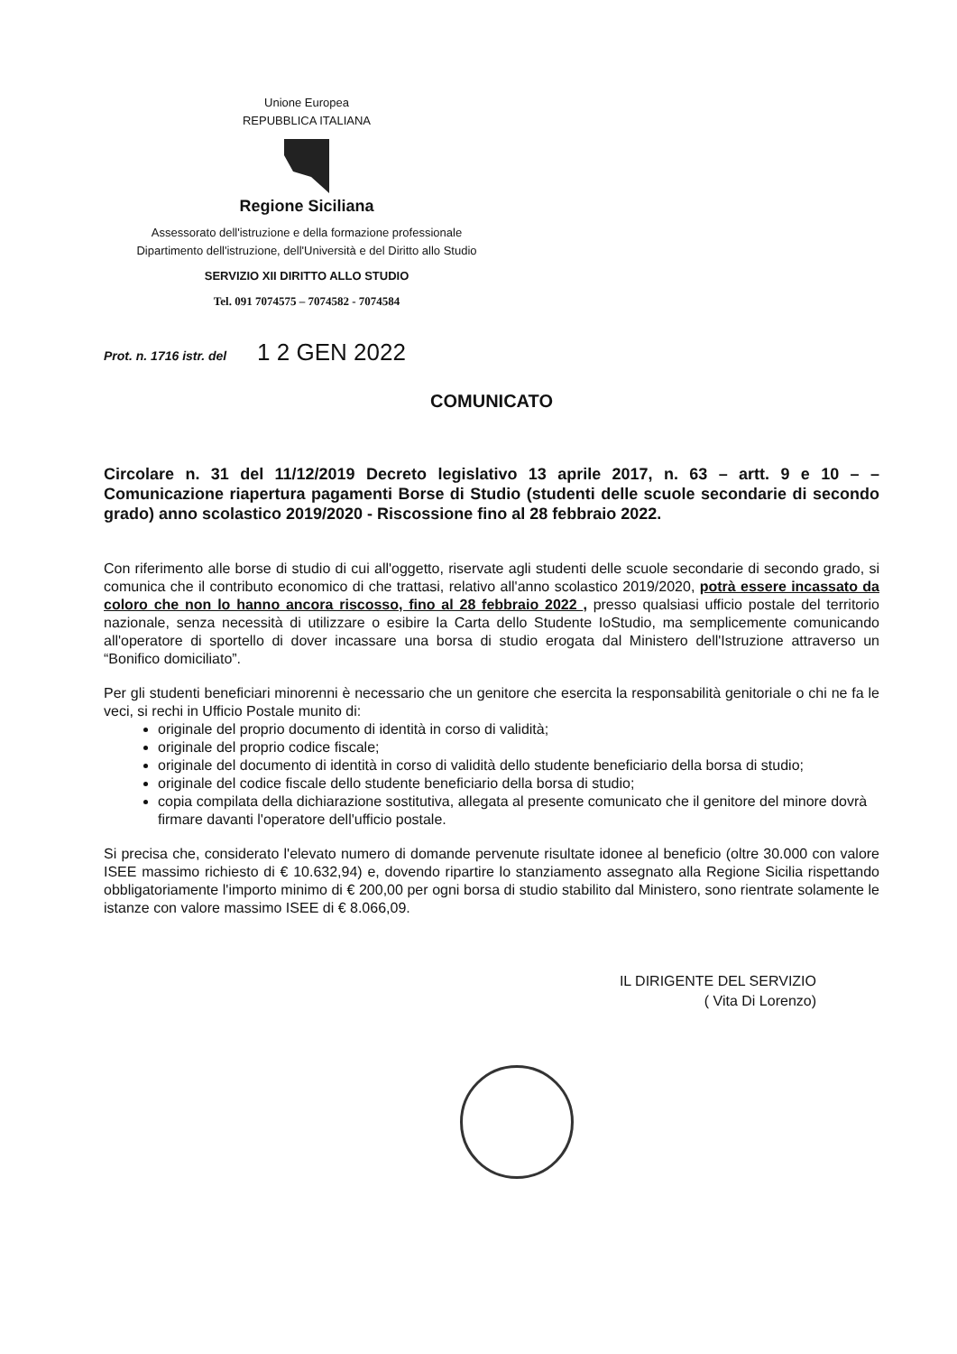Unione Europea
REPUBBLICA ITALIANA
Regione Siciliana
Assessorato dell'istruzione e della formazione professionale
Dipartimento dell'istruzione, dell'Università e del Diritto allo Studio
SERVIZIO XII DIRITTO ALLO STUDIO
Tel. 091 7074575 – 7074582 - 7074584
Prot. n. 1716 istr. del 1 2 GEN 2022
COMUNICATO
Circolare n. 31 del 11/12/2019 Decreto legislativo 13 aprile 2017, n. 63 – artt. 9 e 10 – – Comunicazione riapertura pagamenti Borse di Studio (studenti delle scuole secondarie di secondo grado) anno scolastico 2019/2020 - Riscossione fino al 28 febbraio 2022.
Con riferimento alle borse di studio di cui all'oggetto, riservate agli studenti delle scuole secondarie di secondo grado, si comunica che il contributo economico di che trattasi, relativo all'anno scolastico 2019/2020, potrà essere incassato da coloro che non lo hanno ancora riscosso, fino al 28 febbraio 2022 , presso qualsiasi ufficio postale del territorio nazionale, senza necessità di utilizzare o esibire la Carta dello Studente IoStudio, ma semplicemente comunicando all'operatore di sportello di dover incassare una borsa di studio erogata dal Ministero dell'Istruzione attraverso un “Bonifico domiciliato”.
Per gli studenti beneficiari minorenni è necessario che un genitore che esercita la responsabilità genitoriale o chi ne fa le veci, si rechi in Ufficio Postale munito di:
originale del proprio documento di identità in corso di validità;
originale del proprio codice fiscale;
originale del documento di identità in corso di validità dello studente beneficiario della borsa di studio;
originale del codice fiscale dello studente beneficiario della borsa di studio;
copia compilata della dichiarazione sostitutiva, allegata al presente comunicato che il genitore del minore dovrà firmare davanti l'operatore dell'ufficio postale.
Si precisa che, considerato l'elevato numero di domande pervenute risultate idonee al beneficio (oltre 30.000 con valore ISEE massimo richiesto di € 10.632,94) e, dovendo ripartire lo stanziamento assegnato alla Regione Sicilia rispettando obbligatoriamente l'importo minimo di € 200,00 per ogni borsa di studio stabilito dal Ministero, sono rientrate solamente le istanze con valore massimo ISEE di € 8.066,09.
IL DIRIGENTE DEL SERVIZIO
( Vita Di Lorenzo)